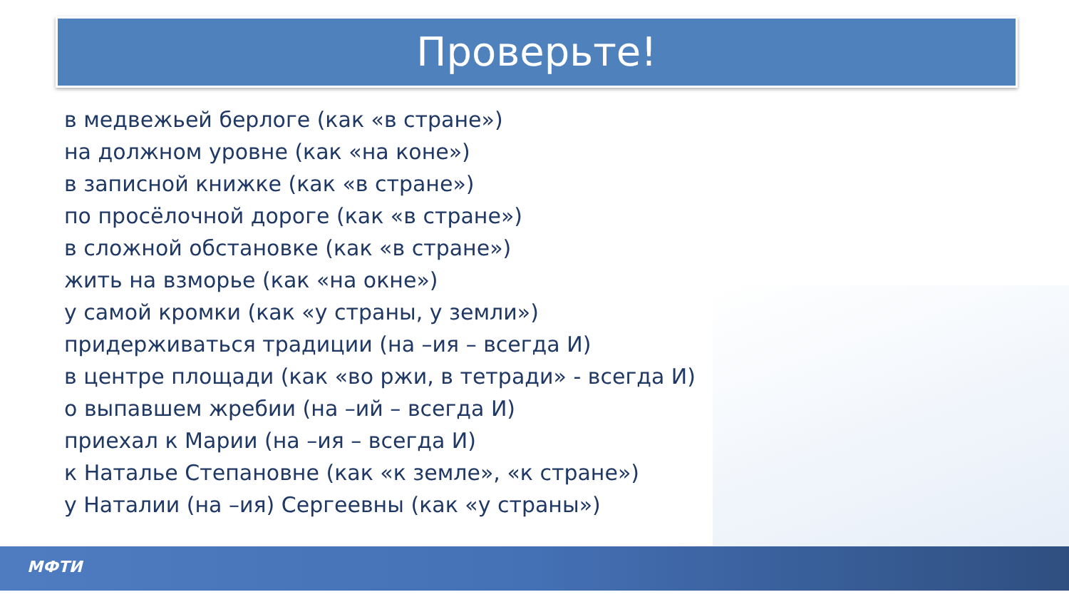Проверьте!
в медвежьей берлоге (как «в стране»)
на должном уровне (как «на коне»)
в записной книжке (как «в стране»)
по просёлочной дороге (как «в стране»)
в сложной обстановке (как «в стране»)
жить на взморье (как «на окне»)
у самой кромки (как «у страны, у земли»)
придерживаться традиции (на –ия – всегда И)
в центре площади (как «во ржи, в тетради» - всегда И)
о выпавшем жребии (на –ий – всегда И)
приехал к Марии (на –ия – всегда И)
к Наталье Степановне (как «к земле», «к стране»)
у Наталии (на –ия) Сергеевны (как «у страны»)
МФТИ